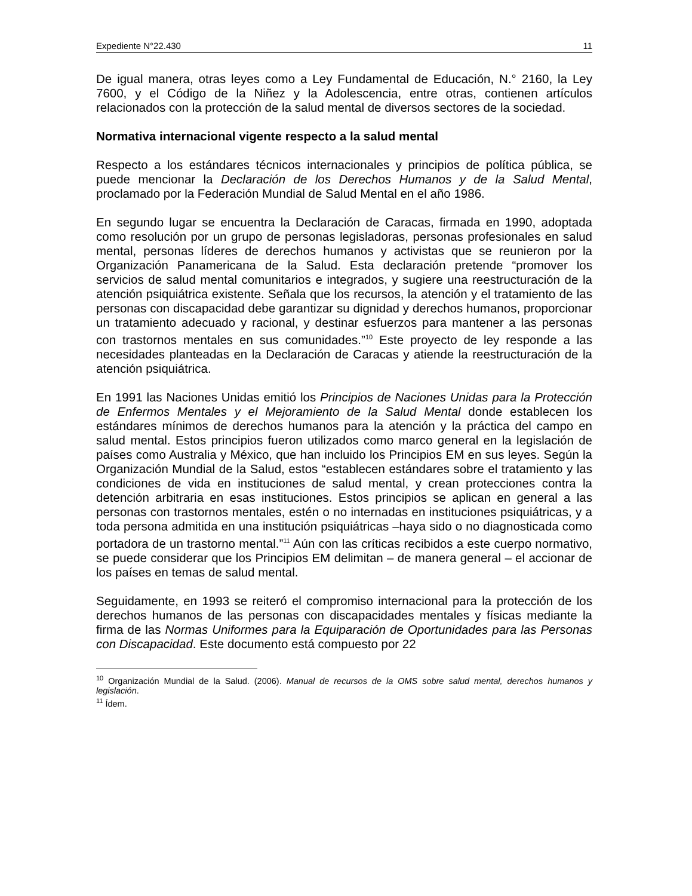Expediente N°22.430 11
De igual manera, otras leyes como a Ley Fundamental de Educación, N.° 2160, la Ley 7600, y el Código de la Niñez y la Adolescencia, entre otras, contienen artículos relacionados con la protección de la salud mental de diversos sectores de la sociedad.
Normativa internacional vigente respecto a la salud mental
Respecto a los estándares técnicos internacionales y principios de política pública, se puede mencionar la Declaración de los Derechos Humanos y de la Salud Mental, proclamado por la Federación Mundial de Salud Mental en el año 1986.
En segundo lugar se encuentra la Declaración de Caracas, firmada en 1990, adoptada como resolución por un grupo de personas legisladoras, personas profesionales en salud mental, personas líderes de derechos humanos y activistas que se reunieron por la Organización Panamericana de la Salud. Esta declaración pretende “promover los servicios de salud mental comunitarios e integrados, y sugiere una reestructuración de la atención psiquiátrica existente. Señala que los recursos, la atención y el tratamiento de las personas con discapacidad debe garantizar su dignidad y derechos humanos, proporcionar un tratamiento adecuado y racional, y destinar esfuerzos para mantener a las personas con trastornos mentales en sus comunidades.”<sup>10</sup> Este proyecto de ley responde a las necesidades planteadas en la Declaración de Caracas y atiende la reestructuración de la atención psiquiátrica.
En 1991 las Naciones Unidas emitió los Principios de Naciones Unidas para la Protección de Enfermos Mentales y el Mejoramiento de la Salud Mental donde establecen los estándares mínimos de derechos humanos para la atención y la práctica del campo en salud mental. Estos principios fueron utilizados como marco general en la legislación de países como Australia y México, que han incluido los Principios EM en sus leyes. Según la Organización Mundial de la Salud, estos “establecen estándares sobre el tratamiento y las condiciones de vida en instituciones de salud mental, y crean protecciones contra la detención arbitraria en esas instituciones. Estos principios se aplican en general a las personas con trastornos mentales, estén o no internadas en instituciones psiquiátricas, y a toda persona admitida en una institución psiquiátricas –haya sido o no diagnosticada como portadora de un trastorno mental.”<sup>11</sup> Aún con las críticas recibidos a este cuerpo normativo, se puede considerar que los Principios EM delimitan – de manera general – el accionar de los países en temas de salud mental.
Seguidamente, en 1993 se reiteró el compromiso internacional para la protección de los derechos humanos de las personas con discapacidades mentales y físicas mediante la firma de las Normas Uniformes para la Equiparación de Oportunidades para las Personas con Discapacidad. Este documento está compuesto por 22
<sup>10</sup> Organización Mundial de la Salud. (2006). Manual de recursos de la OMS sobre salud mental, derechos humanos y legislación.
<sup>11</sup> Ídem.